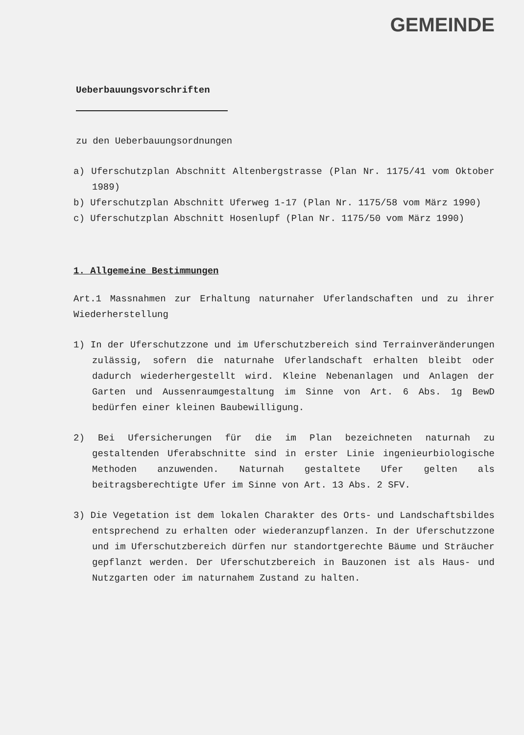GEMEINDE
Ueberbauungsvorschriften
zu den Ueberbauungsordnungen
a) Uferschutzplan Abschnitt Altenbergstrasse (Plan Nr. 1175/41 vom Oktober 1989)
b) Uferschutzplan Abschnitt Uferweg 1-17 (Plan Nr. 1175/58 vom März 1990)
c) Uferschutzplan Abschnitt Hosenlupf (Plan Nr. 1175/50 vom März 1990)
1. Allgemeine Bestimmungen
Art.1 Massnahmen zur Erhaltung naturnaher Uferlandschaften und zu ihrer Wiederherstellung
1) In der Uferschutzzone und im Uferschutzbereich sind Terrain­veränderungen zulässig, sofern die naturnahe Uferlandschaft erhalten bleibt oder dadurch wiederhergestellt wird. Kleine Nebenanlagen und Anlagen der Garten und Aussenraumgestaltung im Sinne von Art. 6 Abs. 1g BewD bedürfen einer kleinen Baube­willigung.
2) Bei Ufersicherungen für die im Plan bezeichneten naturnah zu gestaltenden Uferabschnitte sind in erster Linie ingenieur­biologische Methoden anzuwenden. Naturnah gestaltete Ufer gelten als beitragsberechtigte Ufer im Sinne von Art. 13 Abs. 2 SFV.
3) Die Vegetation ist dem lokalen Charakter des Orts- und Land­schaftsbildes entsprechend zu erhalten oder wiederanzupflan­zen. In der Uferschutzzone und im Uferschutzbereich dürfen nur standortgerechte Bäume und Sträucher gepflanzt werden. Der Uferschutzbereich in Bauzonen ist als Haus- und Nutzgarten oder im naturnahem Zustand zu halten.